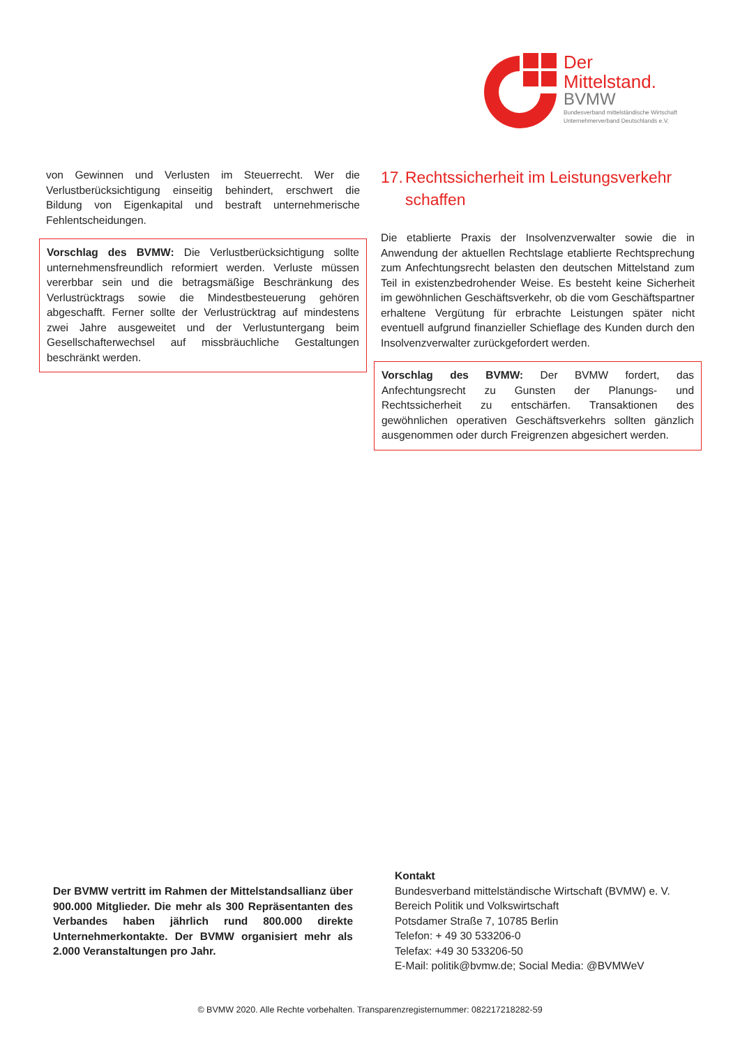Der
Mittelstand.
BVMW
Bundesverband mittelständische Wirtschaft
Unternehmerverband Deutschlands e.V.
von Gewinnen und Verlusten im Steuerrecht. Wer die Verlustberücksichtigung einseitig behindert, erschwert die Bildung von Eigenkapital und bestraft unternehmerische Fehlentscheidungen.
Vorschlag des BVMW: Die Verlustberücksichtigung sollte unternehmensfreundlich reformiert werden. Verluste müssen vererbbar sein und die betragsmäßige Beschränkung des Verlustrücktrags sowie die Mindestbesteuerung gehören abgeschafft. Ferner sollte der Verlustrücktrag auf mindestens zwei Jahre ausgeweitet und der Verlustuntergang beim Gesellschafterwechsel auf missbräuchliche Gestaltungen beschränkt werden.
17.
Rechtssicherheit im Leistungsverkehr schaffen
Die etablierte Praxis der Insolvenzverwalter sowie die in Anwendung der aktuellen Rechtslage etablierte Rechtsprechung zum Anfechtungsrecht belasten den deutschen Mittelstand zum Teil in existenzbedrohender Weise. Es besteht keine Sicherheit im gewöhnlichen Geschäftsverkehr, ob die vom Geschäftspartner erhaltene Vergütung für erbrachte Leistungen später nicht eventuell aufgrund finanzieller Schieflage des Kunden durch den Insolvenzverwalter zurückgefordert werden.
Vorschlag des BVMW: Der BVMW fordert, das Anfechtungsrecht zu Gunsten der Planungs- und Rechtssicherheit zu entschärfen. Transaktionen des gewöhnlichen operativen Geschäftsverkehrs sollten gänzlich ausgenommen oder durch Freigrenzen abgesichert werden.
Der BVMW vertritt im Rahmen der Mittelstandsallianz über 900.000 Mitglieder. Die mehr als 300 Repräsentanten des Verbandes haben jährlich rund 800.000 direkte Unternehmerkontakte. Der BVMW organisiert mehr als 2.000 Veranstaltungen pro Jahr.
Kontakt
Bundesverband mittelständische Wirtschaft (BVMW) e. V.
Bereich Politik und Volkswirtschaft
Potsdamer Straße 7, 10785 Berlin
Telefon: + 49 30 533206-0
Telefax: +49 30 533206-50
E-Mail: politik@bvmw.de; Social Media: @BVMWeV
© BVMW 2020. Alle Rechte vorbehalten. Transparenzregisternummer: 082217218282-59